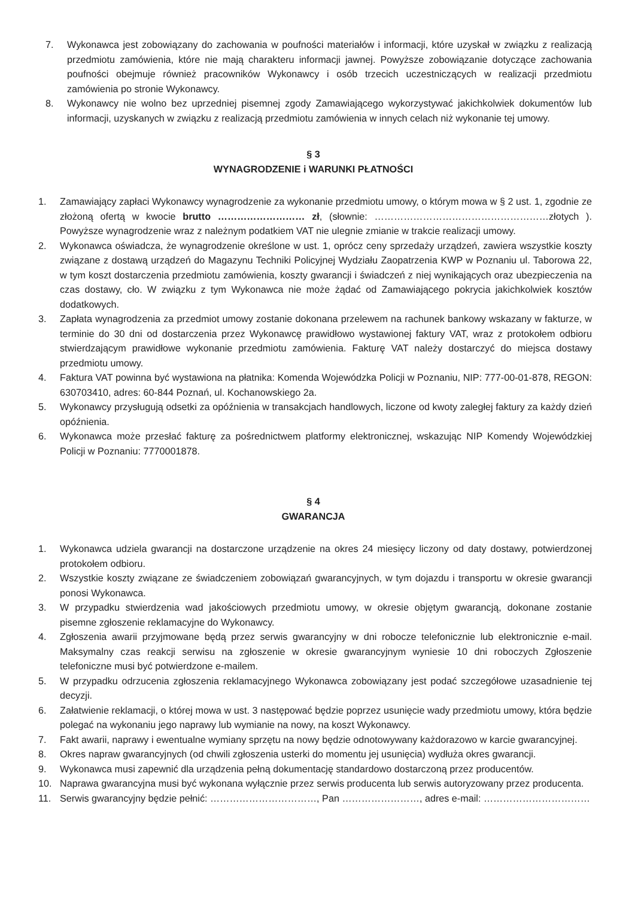7. Wykonawca jest zobowiązany do zachowania w poufności materiałów i informacji, które uzyskał w związku z realizacją przedmiotu zamówienia, które nie mają charakteru informacji jawnej. Powyższe zobowiązanie dotyczące zachowania poufności obejmuje również pracowników Wykonawcy i osób trzecich uczestniczących w realizacji przedmiotu zamówienia po stronie Wykonawcy.
8. Wykonawcy nie wolno bez uprzedniej pisemnej zgody Zamawiającego wykorzystywać jakichkolwiek dokumentów lub informacji, uzyskanych w związku z realizacją przedmiotu zamówienia w innych celach niż wykonanie tej umowy.
§ 3
WYNAGRODZENIE i WARUNKI PŁATNOŚCI
1. Zamawiający zapłaci Wykonawcy wynagrodzenie za wykonanie przedmiotu umowy, o którym mowa w § 2 ust. 1, zgodnie ze złożoną ofertą w kwocie brutto ……………………… zł, (słownie: ………………………………………………złotych ). Powyższe wynagrodzenie wraz z należnym podatkiem VAT nie ulegnie zmianie w trakcie realizacji umowy.
2. Wykonawca oświadcza, że wynagrodzenie określone w ust. 1, oprócz ceny sprzedaży urządzeń, zawiera wszystkie koszty związane z dostawą urządzeń do Magazynu Techniki Policyjnej Wydziału Zaopatrzenia KWP w Poznaniu ul. Taborowa 22, w tym koszt dostarczenia przedmiotu zamówienia, koszty gwarancji i świadczeń z niej wynikających oraz ubezpieczenia na czas dostawy, cło. W związku z tym Wykonawca nie może żądać od Zamawiającego pokrycia jakichkolwiek kosztów dodatkowych.
3. Zapłata wynagrodzenia za przedmiot umowy zostanie dokonana przelewem na rachunek bankowy wskazany w fakturze, w terminie do 30 dni od dostarczenia przez Wykonawcę prawidłowo wystawionej faktury VAT, wraz z protokołem odbioru stwierdzającym prawidłowe wykonanie przedmiotu zamówienia. Fakturę VAT należy dostarczyć do miejsca dostawy przedmiotu umowy.
4. Faktura VAT powinna być wystawiona na płatnika: Komenda Wojewódzka Policji w Poznaniu, NIP: 777-00-01-878, REGON: 630703410, adres: 60-844 Poznań, ul. Kochanowskiego 2a.
5. Wykonawcy przysługują odsetki za opóźnienia w transakcjach handlowych, liczone od kwoty zaległej faktury za każdy dzień opóźnienia.
6. Wykonawca może przesłać fakturę za pośrednictwem platformy elektronicznej, wskazując NIP Komendy Wojewódzkiej Policji w Poznaniu: 7770001878.
§ 4
GWARANCJA
1. Wykonawca udziela gwarancji na dostarczone urządzenie na okres 24 miesięcy liczony od daty dostawy, potwierdzonej protokołem odbioru.
2. Wszystkie koszty związane ze świadczeniem zobowiązań gwarancyjnych, w tym dojazdu i transportu w okresie gwarancji ponosi Wykonawca.
3. W przypadku stwierdzenia wad jakościowych przedmiotu umowy, w okresie objętym gwarancją, dokonane zostanie pisemne zgłoszenie reklamacyjne do Wykonawcy.
4. Zgłoszenia awarii przyjmowane będą przez serwis gwarancyjny w dni robocze telefonicznie lub elektronicznie e-mail. Maksymalny czas reakcji serwisu na zgłoszenie w okresie gwarancyjnym wyniesie 10 dni roboczych Zgłoszenie telefoniczne musi być potwierdzone e-mailem.
5. W przypadku odrzucenia zgłoszenia reklamacyjnego Wykonawca zobowiązany jest podać szczegółowe uzasadnienie tej decyzji.
6. Załatwienie reklamacji, o której mowa w ust. 3 następować będzie poprzez usunięcie wady przedmiotu umowy, która będzie polegać na wykonaniu jego naprawy lub wymianie na nowy, na koszt Wykonawcy.
7. Fakt awarii, naprawy i ewentualne wymiany sprzętu na nowy będzie odnotowywany każdorazowo w karcie gwarancyjnej.
8. Okres napraw gwarancyjnych (od chwili zgłoszenia usterki do momentu jej usunięcia) wydłuża okres gwarancji.
9. Wykonawca musi zapewnić dla urządzenia pełną dokumentację standardowo dostarczoną przez producentów.
10. Naprawa gwarancyjna musi być wykonana wyłącznie przez serwis producenta lub serwis autoryzowany przez producenta.
11. Serwis gwarancyjny będzie pełnić: ……………………………, Pan ……………………, adres e-mail: ……………………………